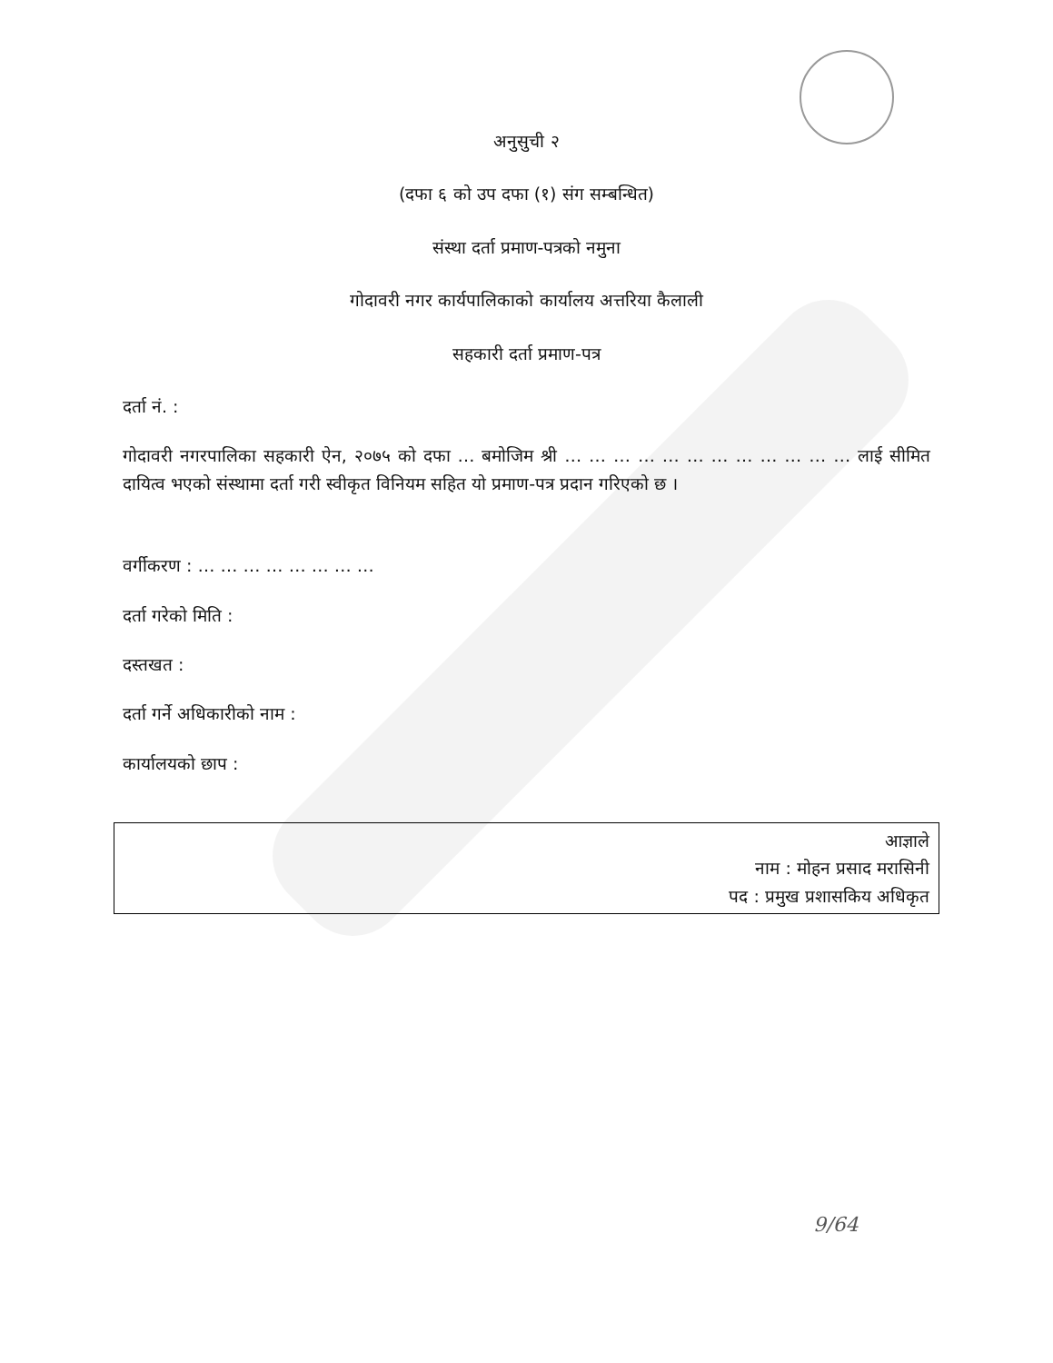अनुसुची २
(दफा ६ को उप दफा (१) संग सम्बन्धित)
संस्था दर्ता प्रमाण-पत्रको नमुना
गोदावरी नगर कार्यपालिकाको कार्यालय अत्तरिया कैलाली
सहकारी दर्ता प्रमाण-पत्र
दर्ता नं. :
गोदावरी नगरपालिका सहकारी ऐन, २०७५ को दफा … बमोजिम श्री … … … … … … … … … … … … लाई सीमित दायित्व भएको संस्थामा दर्ता गरी स्वीकृत विनियम सहित यो प्रमाण-पत्र प्रदान गरिएको छ ।
वर्गीकरण : … … … … … … … …
दर्ता गरेको मिति :
दस्तखत :
दर्ता गर्ने अधिकारीको नाम :
कार्यालयको छाप :
आज्ञाले
नाम : मोहन प्रसाद मरासिनी
पद : प्रमुख प्रशासकिय अधिकृत
9/64